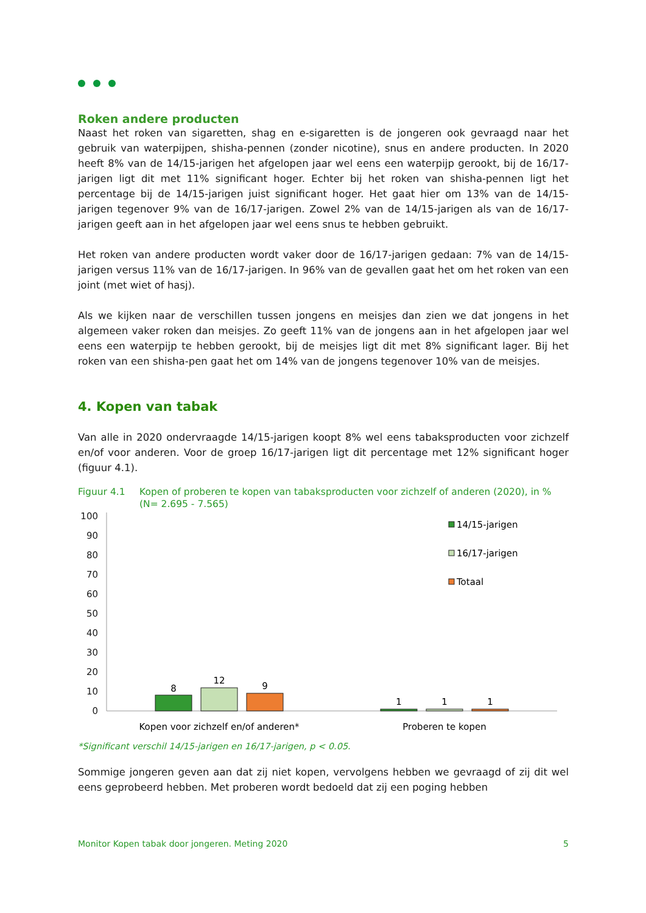Roken andere producten
Naast het roken van sigaretten, shag en e-sigaretten is de jongeren ook gevraagd naar het gebruik van waterpijpen, shisha-pennen (zonder nicotine), snus en andere producten. In 2020 heeft 8% van de 14/15-jarigen het afgelopen jaar wel eens een waterpijp gerookt, bij de 16/17-jarigen ligt dit met 11% significant hoger. Echter bij het roken van shisha-pennen ligt het percentage bij de 14/15-jarigen juist significant hoger. Het gaat hier om 13% van de 14/15-jarigen tegenover 9% van de 16/17-jarigen. Zowel 2% van de 14/15-jarigen als van de 16/17-jarigen geeft aan in het afgelopen jaar wel eens snus te hebben gebruikt.
Het roken van andere producten wordt vaker door de 16/17-jarigen gedaan: 7% van de 14/15-jarigen versus 11% van de 16/17-jarigen. In 96% van de gevallen gaat het om het roken van een joint (met wiet of hasj).
Als we kijken naar de verschillen tussen jongens en meisjes dan zien we dat jongens in het algemeen vaker roken dan meisjes. Zo geeft 11% van de jongens aan in het afgelopen jaar wel eens een waterpijp te hebben gerookt, bij de meisjes ligt dit met 8% significant lager. Bij het roken van een shisha-pen gaat het om 14% van de jongens tegenover 10% van de meisjes.
4. Kopen van tabak
Van alle in 2020 ondervraagde 14/15-jarigen koopt 8% wel eens tabaksproducten voor zichzelf en/of voor anderen. Voor de groep 16/17-jarigen ligt dit percentage met 12% significant hoger (figuur 4.1).
Figuur 4.1 Kopen of proberen te kopen van tabaksproducten voor zichzelf of anderen (2020), in % (N= 2.695 - 7.565)
100
90
80
70
60
50
40
30
20
10
0
8
12
9
1
1
1
Kopen voor zichzelf en/of anderen*
Proberen te kopen
14/15-jarigen
16/17-jarigen
Totaal
*Significant verschil 14/15-jarigen en 16/17-jarigen, p < 0.05.
Sommige jongeren geven aan dat zij niet kopen, vervolgens hebben we gevraagd of zij dit wel eens geprobeerd hebben. Met proberen wordt bedoeld dat zij een poging hebben
Monitor Kopen tabak door jongeren. Meting 2020 5